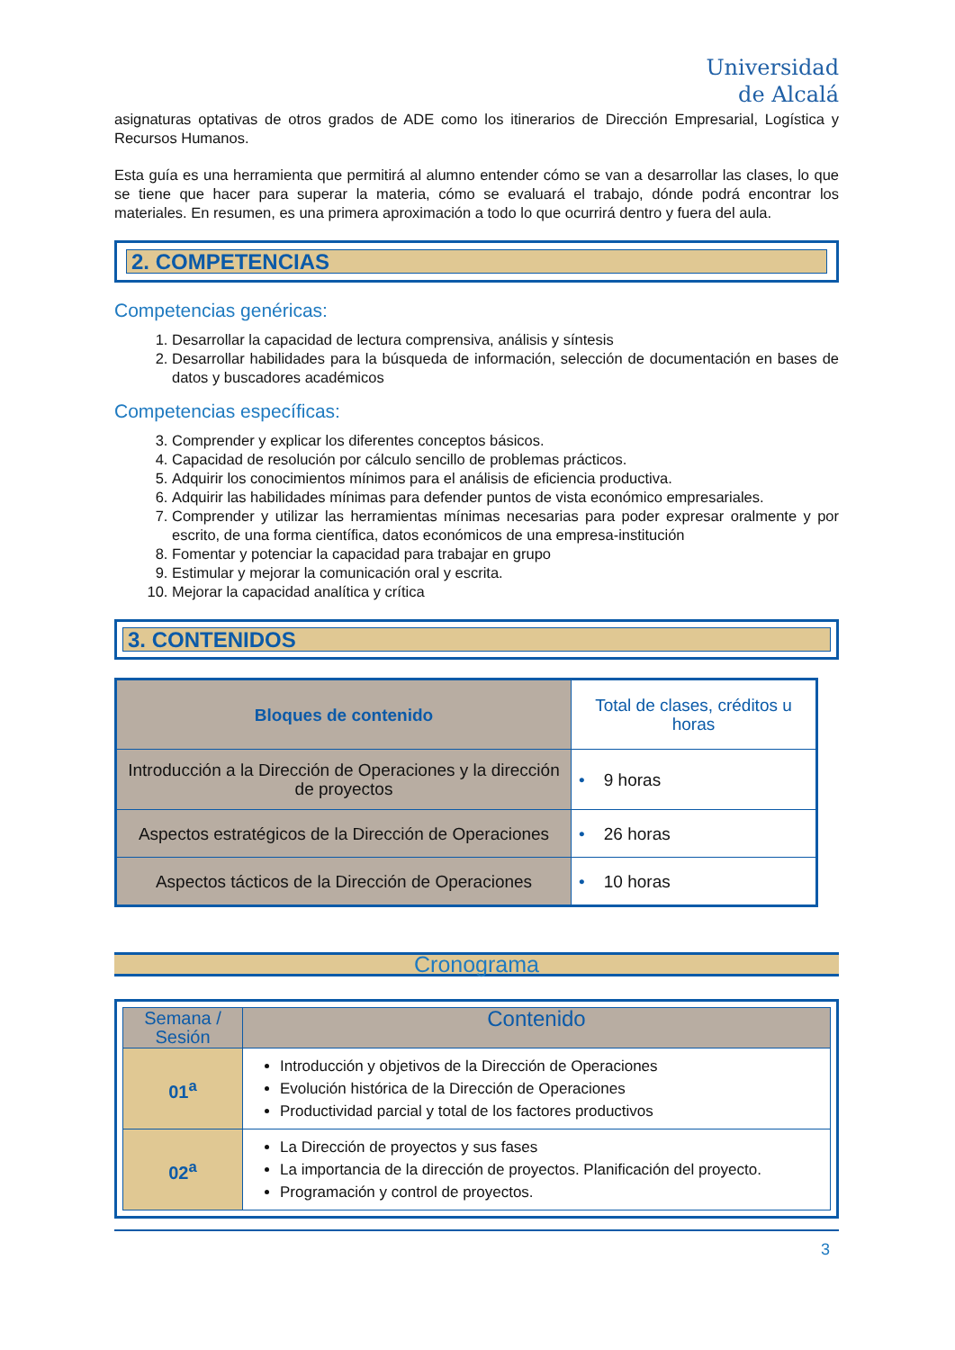Universidad
de Alcalá
asignaturas optativas de otros grados de ADE como los itinerarios de Dirección Empresarial, Logística y Recursos Humanos.
Esta guía es una herramienta que permitirá al alumno entender cómo se van a desarrollar las clases, lo que se tiene que hacer para superar la materia, cómo se evaluará el trabajo, dónde podrá encontrar los materiales. En resumen, es una primera aproximación a todo lo que ocurrirá dentro y fuera del aula.
2. COMPETENCIAS
Competencias genéricas:
1. Desarrollar la capacidad de lectura comprensiva, análisis y síntesis
2. Desarrollar habilidades para la búsqueda de información, selección de documentación en bases de datos y buscadores académicos
Competencias específicas:
3. Comprender y explicar los diferentes conceptos básicos.
4. Capacidad de resolución por cálculo sencillo de problemas prácticos.
5. Adquirir los conocimientos mínimos para el análisis de eficiencia productiva.
6. Adquirir las habilidades mínimas para defender puntos de vista económico empresariales.
7. Comprender y utilizar las herramientas mínimas necesarias para poder expresar oralmente y por escrito, de una forma científica, datos económicos de una empresa-institución
8. Fomentar y potenciar la capacidad para trabajar en grupo
9. Estimular y mejorar la comunicación oral y escrita.
10. Mejorar la capacidad analítica y crítica
3. CONTENIDOS
| Bloques de contenido | Total de clases, créditos u horas |
| --- | --- |
| Introducción a la Dirección de Operaciones y la dirección de proyectos | • 9 horas |
| Aspectos estratégicos de la Dirección de Operaciones | • 26 horas |
| Aspectos tácticos de la Dirección de Operaciones | • 10 horas |
Cronograma
| Semana / Sesión | Contenido |
| --- | --- |
| 01<sup>a</sup> | Introducción y objetivos de la Dirección de Operaciones Evolución histórica de la Dirección de Operaciones Productividad parcial y total de los factores productivos |
| 02<sup>a</sup> | La Dirección de proyectos y sus fases La importancia de la dirección de proyectos. Planificación del proyecto. Programación y control de proyectos. |
3